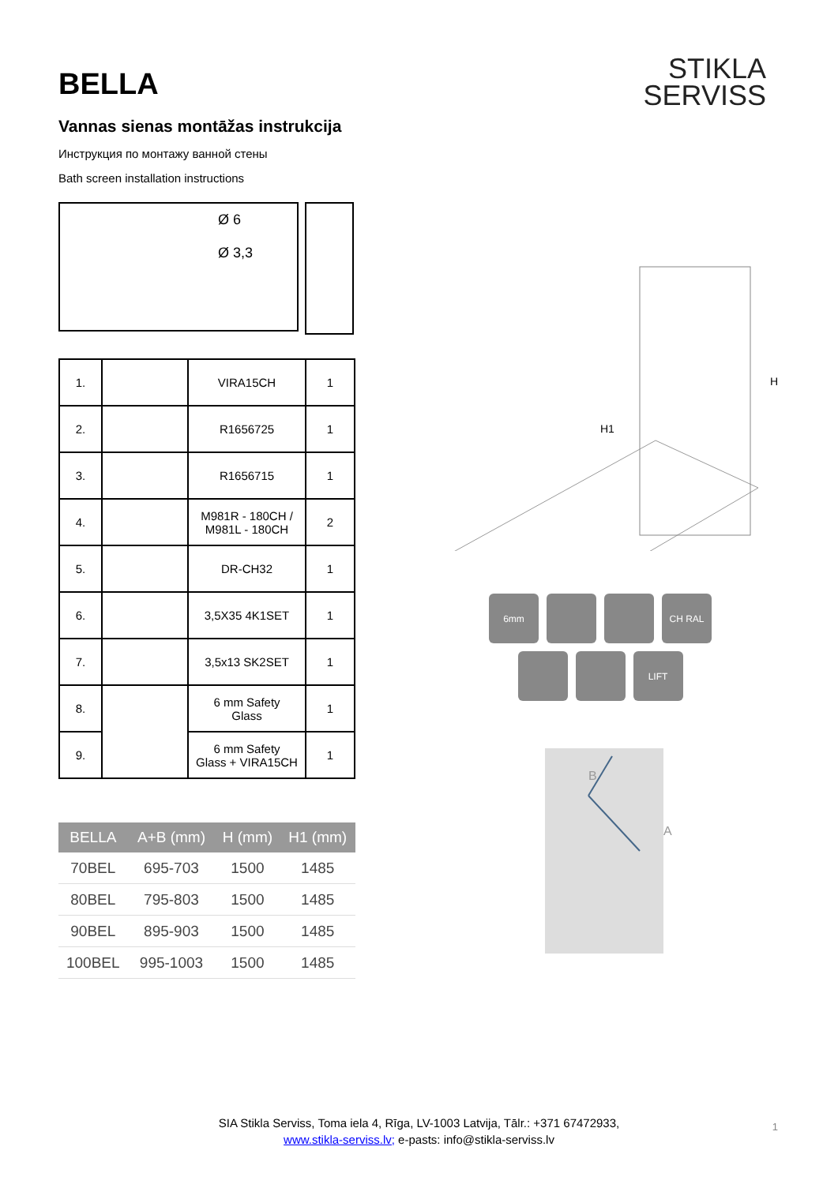BELLA
Vannas sienas montāžas instrukcija
Инструкция по монтажу ванной стены
Bath screen installation instructions
Ø 6
Ø 3,3
| 1. | | VIRA15CH | 1 |
| 2. | | R1656725 | 1 |
| 3. | | R1656715 | 1 |
| 4. | | M981R - 180CH / M981L - 180CH | 2 |
| 5. | | DR-CH32 | 1 |
| 6. | | 3,5X35 4K1SET | 1 |
| 7. | | 3,5x13 SK2SET | 1 |
| 8. | | 6 mm Safety Glass | 1 |
| 9. | | 6 mm Safety Glass + VIRA15CH | 1 |
| BELLA | A+B (mm) | H (mm) | H1 (mm) |
| --- | --- | --- | --- |
| 70BEL | 695-703 | 1500 | 1485 |
| 80BEL | 795-803 | 1500 | 1485 |
| 90BEL | 895-903 | 1500 | 1485 |
| 100BEL | 995-1003 | 1500 | 1485 |
STIKLA
SERVISS
H1
H
6mm
CH RAL
LIFT
B
A
SIA Stikla Serviss, Toma iela 4, Rīga, LV-1003 Latvija, Tālr.: +371 67472933,
www.stikla-serviss.lv; e-pasts: info@stikla-serviss.lv
1